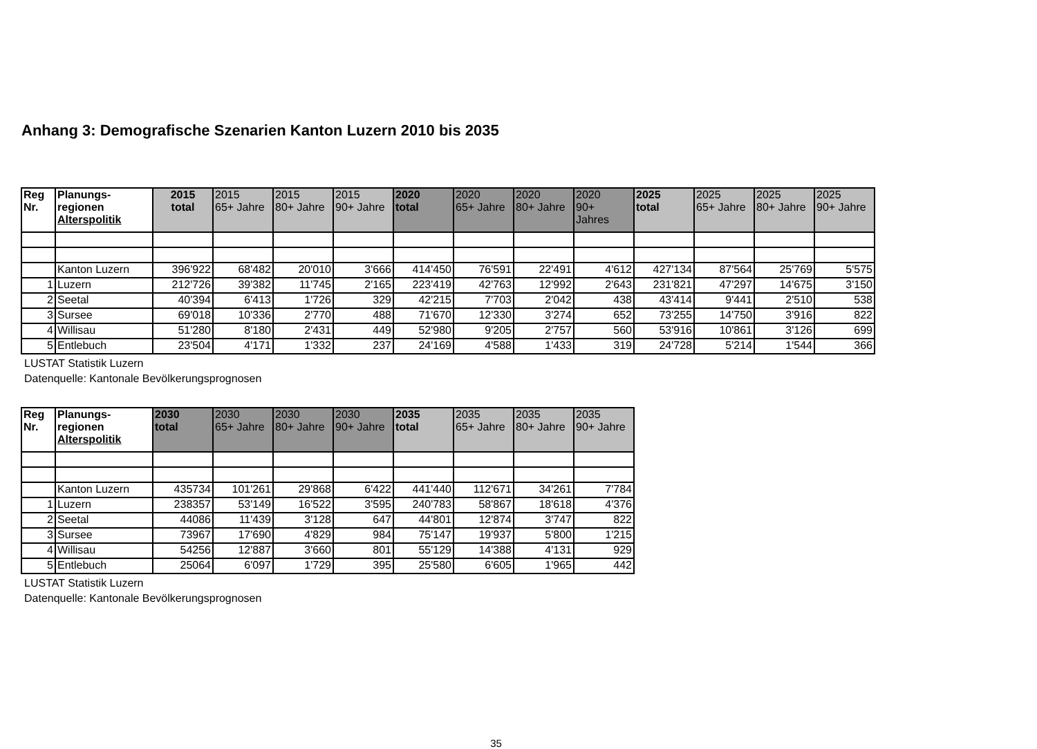Anhang 3: Demografische Szenarien Kanton Luzern 2010 bis 2035
| Reg Nr. | Planungs- regionen Alterspolitik | 2015 total | 2015 65+ Jahre | 2015 80+ Jahre | 2015 90+ Jahre | 2020 total | 2020 65+ Jahre | 2020 80+ Jahre | 2020 90+ Jahres | 2025 total | 2025 65+ Jahre | 2025 80+ Jahre | 2025 90+ Jahre |
| --- | --- | --- | --- | --- | --- | --- | --- | --- | --- | --- | --- | --- | --- |
| | Kanton Luzern | 396'922 | 68'482 | 20'010 | 3'666 | 414'450 | 76'591 | 22'491 | 4'612 | 427'134 | 87'564 | 25'769 | 5'575 |
| 1 | Luzern | 212'726 | 39'382 | 11'745 | 2'165 | 223'419 | 42'763 | 12'992 | 2'643 | 231'821 | 47'297 | 14'675 | 3'150 |
| 2 | Seetal | 40'394 | 6'413 | 1'726 | 329 | 42'215 | 7'703 | 2'042 | 438 | 43'414 | 9'441 | 2'510 | 538 |
| 3 | Sursee | 69'018 | 10'336 | 2'770 | 488 | 71'670 | 12'330 | 3'274 | 652 | 73'255 | 14'750 | 3'916 | 822 |
| 4 | Willisau | 51'280 | 8'180 | 2'431 | 449 | 52'980 | 9'205 | 2'757 | 560 | 53'916 | 10'861 | 3'126 | 699 |
| 5 | Entlebuch | 23'504 | 4'171 | 1'332 | 237 | 24'169 | 4'588 | 1'433 | 319 | 24'728 | 5'214 | 1'544 | 366 |
LUSTAT Statistik Luzern
Datenquelle: Kantonale Bevölkerungsprognosen
| Reg Nr. | Planungs- regionen Alterspolitik | 2030 total | 2030 65+ Jahre | 2030 80+ Jahre | 2030 90+ Jahre | 2035 total | 2035 65+ Jahre | 2035 80+ Jahre | 2035 90+ Jahre |
| --- | --- | --- | --- | --- | --- | --- | --- | --- | --- |
| | Kanton Luzern | 435734 | 101'261 | 29'868 | 6'422 | 441'440 | 112'671 | 34'261 | 7'784 |
| 1 | Luzern | 238357 | 53'149 | 16'522 | 3'595 | 240'783 | 58'867 | 18'618 | 4'376 |
| 2 | Seetal | 44086 | 11'439 | 3'128 | 647 | 44'801 | 12'874 | 3'747 | 822 |
| 3 | Sursee | 73967 | 17'690 | 4'829 | 984 | 75'147 | 19'937 | 5'800 | 1'215 |
| 4 | Willisau | 54256 | 12'887 | 3'660 | 801 | 55'129 | 14'388 | 4'131 | 929 |
| 5 | Entlebuch | 25064 | 6'097 | 1'729 | 395 | 25'580 | 6'605 | 1'965 | 442 |
LUSTAT Statistik Luzern
Datenquelle: Kantonale Bevölkerungsprognosen
35